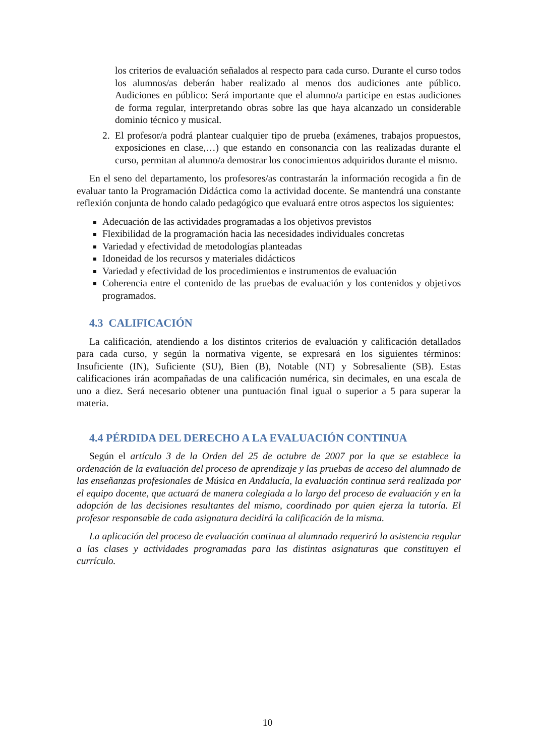los criterios de evaluación señalados al respecto para cada curso. Durante el curso todos los alumnos/as deberán haber realizado al menos dos audiciones ante público. Audiciones en público: Será importante que el alumno/a participe en estas audiciones de forma regular, interpretando obras sobre las que haya alcanzado un considerable dominio técnico y musical.
2. El profesor/a podrá plantear cualquier tipo de prueba (exámenes, trabajos propuestos, exposiciones en clase,…) que estando en consonancia con las realizadas durante el curso, permitan al alumno/a demostrar los conocimientos adquiridos durante el mismo.
En el seno del departamento, los profesores/as contrastarán la información recogida a fin de evaluar tanto la Programación Didáctica como la actividad docente. Se mantendrá una constante reflexión conjunta de hondo calado pedagógico que evaluará entre otros aspectos los siguientes:
Adecuación de las actividades programadas a los objetivos previstos
Flexibilidad de la programación hacia las necesidades individuales concretas
Variedad y efectividad de metodologías planteadas
Idoneidad de los recursos y materiales didácticos
Variedad y efectividad de los procedimientos e instrumentos de evaluación
Coherencia entre el contenido de las pruebas de evaluación y los contenidos y objetivos programados.
4.3 CALIFICACIÓN
La calificación, atendiendo a los distintos criterios de evaluación y calificación detallados para cada curso, y según la normativa vigente, se expresará en los siguientes términos: Insuficiente (IN), Suficiente (SU), Bien (B), Notable (NT) y Sobresaliente (SB). Estas calificaciones irán acompañadas de una calificación numérica, sin decimales, en una escala de uno a diez. Será necesario obtener una puntuación final igual o superior a 5 para superar la materia.
4.4 PÉRDIDA DEL DERECHO A LA EVALUACIÓN CONTINUA
Según el artículo 3 de la Orden del 25 de octubre de 2007 por la que se establece la ordenación de la evaluación del proceso de aprendizaje y las pruebas de acceso del alumnado de las enseñanzas profesionales de Música en Andalucía, la evaluación continua será realizada por el equipo docente, que actuará de manera colegiada a lo largo del proceso de evaluación y en la adopción de las decisiones resultantes del mismo, coordinado por quien ejerza la tutoría. El profesor responsable de cada asignatura decidirá la calificación de la misma.
La aplicación del proceso de evaluación continua al alumnado requerirá la asistencia regular a las clases y actividades programadas para las distintas asignaturas que constituyen el currículo.
10